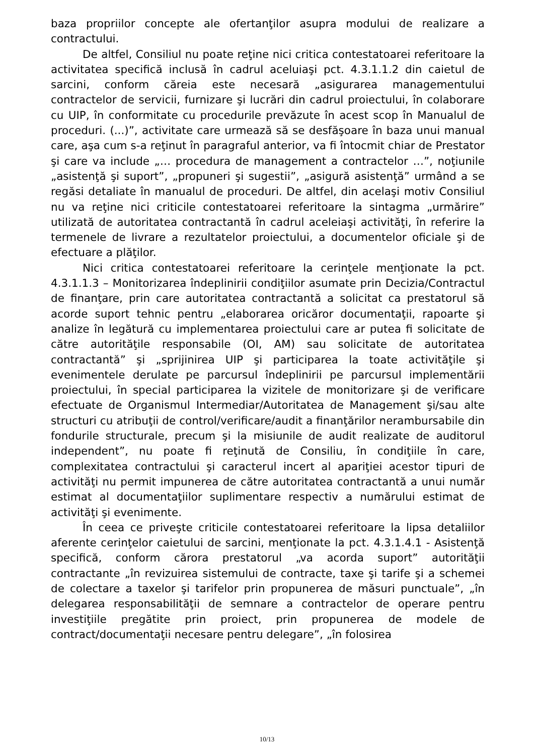baza propriilor concepte ale ofertanţilor asupra modului de realizare a contractului.
De altfel, Consiliul nu poate reţine nici critica contestatoarei referitoare la activitatea specifică inclusă în cadrul aceluiaşi pct. 4.3.1.1.2 din caietul de sarcini, conform căreia este necesară „asigurarea managementului contractelor de servicii, furnizare şi lucrări din cadrul proiectului, în colaborare cu UIP, în conformitate cu procedurile prevăzute în acest scop în Manualul de proceduri. (...)”, activitate care urmează să se desfăşoare în baza unui manual care, aşa cum s-a reţinut în paragraful anterior, va fi întocmit chiar de Prestator şi care va include „… procedura de management a contractelor …”, noţiunile „asistenţă şi suport”, „propuneri şi sugestii”, „asigură asistenţă” urmând a se regăsi detaliate în manualul de proceduri. De altfel, din acelaşi motiv Consiliul nu va reţine nici criticile contestatoarei referitoare la sintagma „urmărire” utilizată de autoritatea contractantă în cadrul aceleiaşi activităţi, în referire la termenele de livrare a rezultatelor proiectului, a documentelor oficiale şi de efectuare a plăţilor.
Nici critica contestatoarei referitoare la cerinţele menţionate la pct. 4.3.1.1.3 – Monitorizarea îndeplinirii condiţiilor asumate prin Decizia/Contractul de finanţare, prin care autoritatea contractantă a solicitat ca prestatorul să acorde suport tehnic pentru „elaborarea oricăror documentaţii, rapoarte şi analize în legătură cu implementarea proiectului care ar putea fi solicitate de către autorităţile responsabile (OI, AM) sau solicitate de autoritatea contractantă” şi „sprijinirea UIP şi participarea la toate activităţile şi evenimentele derulate pe parcursul îndeplinirii pe parcursul implementării proiectului, în special participarea la vizitele de monitorizare şi de verificare efectuate de Organismul Intermediar/Autoritatea de Management şi/sau alte structuri cu atribuţii de control/verificare/audit a finanţărilor nerambursabile din fondurile structurale, precum şi la misiunile de audit realizate de auditorul independent”, nu poate fi reţinută de Consiliu, în condiţiile în care, complexitatea contractului şi caracterul incert al apariţiei acestor tipuri de activităţi nu permit impunerea de către autoritatea contractantă a unui număr estimat al documentaţiilor suplimentare respectiv a numărului estimat de activităţi şi evenimente.
În ceea ce priveşte criticile contestatoarei referitoare la lipsa detaliilor aferente cerinţelor caietului de sarcini, menţionate la pct. 4.3.1.4.1 - Asistenţă specifică, conform cărora prestatorul „va acorda suport” autorităţii contractante „în revizuirea sistemului de contracte, taxe şi tarife şi a schemei de colectare a taxelor şi tarifelor prin propunerea de măsuri punctuale”, „în delegarea responsabilităţii de semnare a contractelor de operare pentru investiţiile pregătite prin proiect, prin propunerea de modele de contract/documentaţii necesare pentru delegare”, „în folosirea
10/13